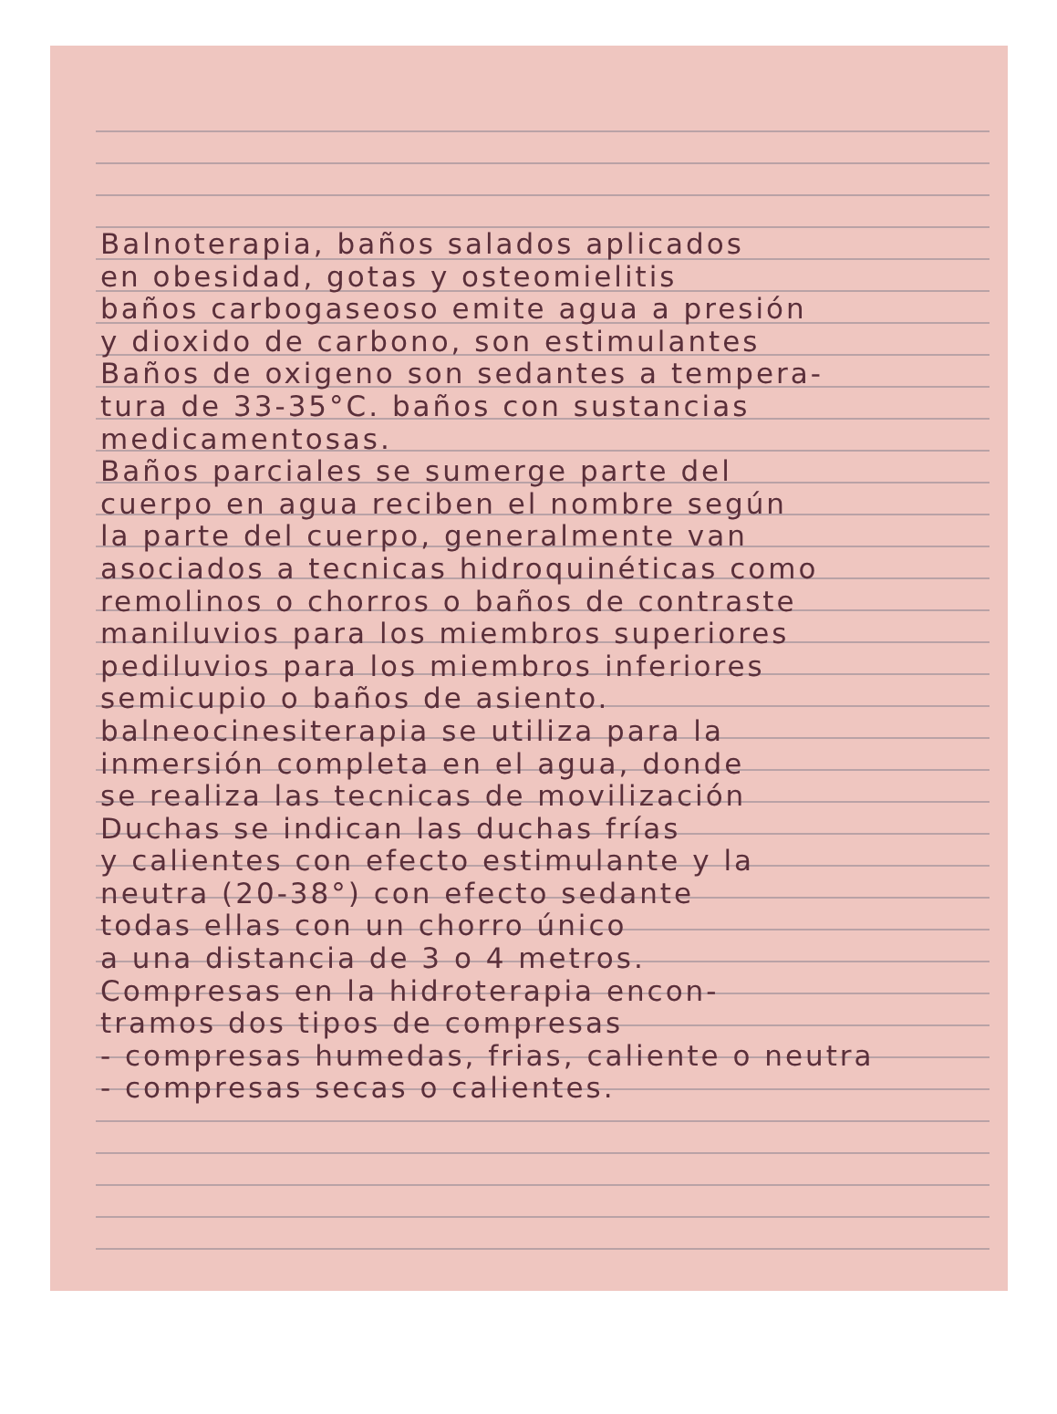Balnoterapia, baños salados aplicados
en obesidad, gotas y osteomielitis
baños carbogaseoso emite agua a presión
y dioxido de carbono, son estimulantes
Baños de oxigeno son sedantes a tempera-
tura de 33-35°C. baños con sustancias
medicamentosas.
Baños parciales se sumerge parte del
cuerpo en agua reciben el nombre según
la parte del cuerpo, generalmente van
asociados a tecnicas hidroquinéticas como
remolinos o chorros o baños de contraste
maniluvios para los miembros superiores
pediluvios para los miembros inferiores
semicupio o baños de asiento.
balneocinesiterapia se utiliza para la
inmersión completa en el agua, donde
se realiza las tecnicas de movilización
Duchas se indican las duchas frías
y calientes con efecto estimulante y la
neutra (20-38°) con efecto sedante
todas ellas con un chorro único
a una distancia de 3 o 4 metros.
Compresas en la hidroterapia encon-
tramos dos tipos de compresas
- compresas humedas, frias, caliente o neutra
- compresas secas o calientes.